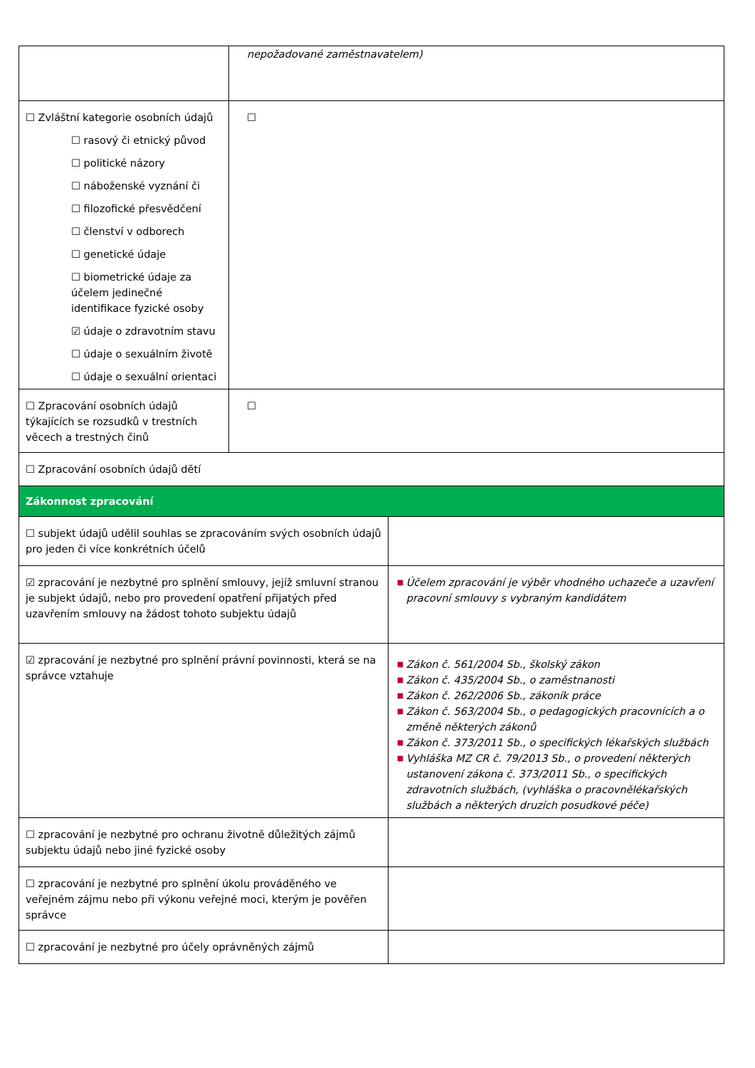| | nepožadované zaměstnavatelem) | |
| ☐ Zvláštní kategorie osobních údajů ☐ rasový či etnický původ ☐ politické názory ☐ náboženské vyznání či ☐ filozofické přesvědčení ☐ členství v odborech ☐ genetické údaje ☐ biometrické údaje za účelem jedinečné identifikace fyzické osoby ☑ údaje o zdravotním stavu ☐ údaje o sexuálním životě ☐ údaje o sexuální orientaci | ☐ | |
| ☐ Zpracování osobních údajů týkajících se rozsudků v trestních věcech a trestných činů | ☐ | |
| ☐ Zpracování osobních údajů dětí | | |
| Zákonnost zpracování | | |
| ☐ subjekt údajů udělil souhlas se zpracováním svých osobních údajů pro jeden či více konkrétních účelů | | |
| ☑ zpracování je nezbytné pro splnění smlouvy, jejíž smluvní stranou je subjekt údajů, nebo pro provedení opatření přijatých před uzavřením smlouvy na žádost tohoto subjektu údajů | | ■ Účelem zpracování je výběr vhodného uchazeče a uzavření pracovní smlouvy s vybraným kandidátem |
| ☑ zpracování je nezbytné pro splnění právní povinnosti, která se na správce vztahuje | | ■ Zákon č. 561/2004 Sb., školský zákon ■ Zákon č. 435/2004 Sb., o zaměstnanosti ■ Zákon č. 262/2006 Sb., zákoník práce ■ Zákon č. 563/2004 Sb., o pedagogických pracovnících a o změně některých zákonů ■ Zákon č. 373/2011 Sb., o specifických lékařských službách ■ Vyhláška MZ CR č. 79/2013 Sb., o provedení některých ustanovení zákona č. 373/2011 Sb., o specifických zdravotních službách, (vyhláška o pracovnělékařských službách a některých druzích posudkové péče) |
| ☐ zpracování je nezbytné pro ochranu životně důležitých zájmů subjektu údajů nebo jiné fyzické osoby | | |
| ☐ zpracování je nezbytné pro splnění úkolu prováděného ve veřejném zájmu nebo při výkonu veřejné moci, kterým je pověřen správce | | |
| ☐ zpracování je nezbytné pro účely oprávněných zájmů | | |